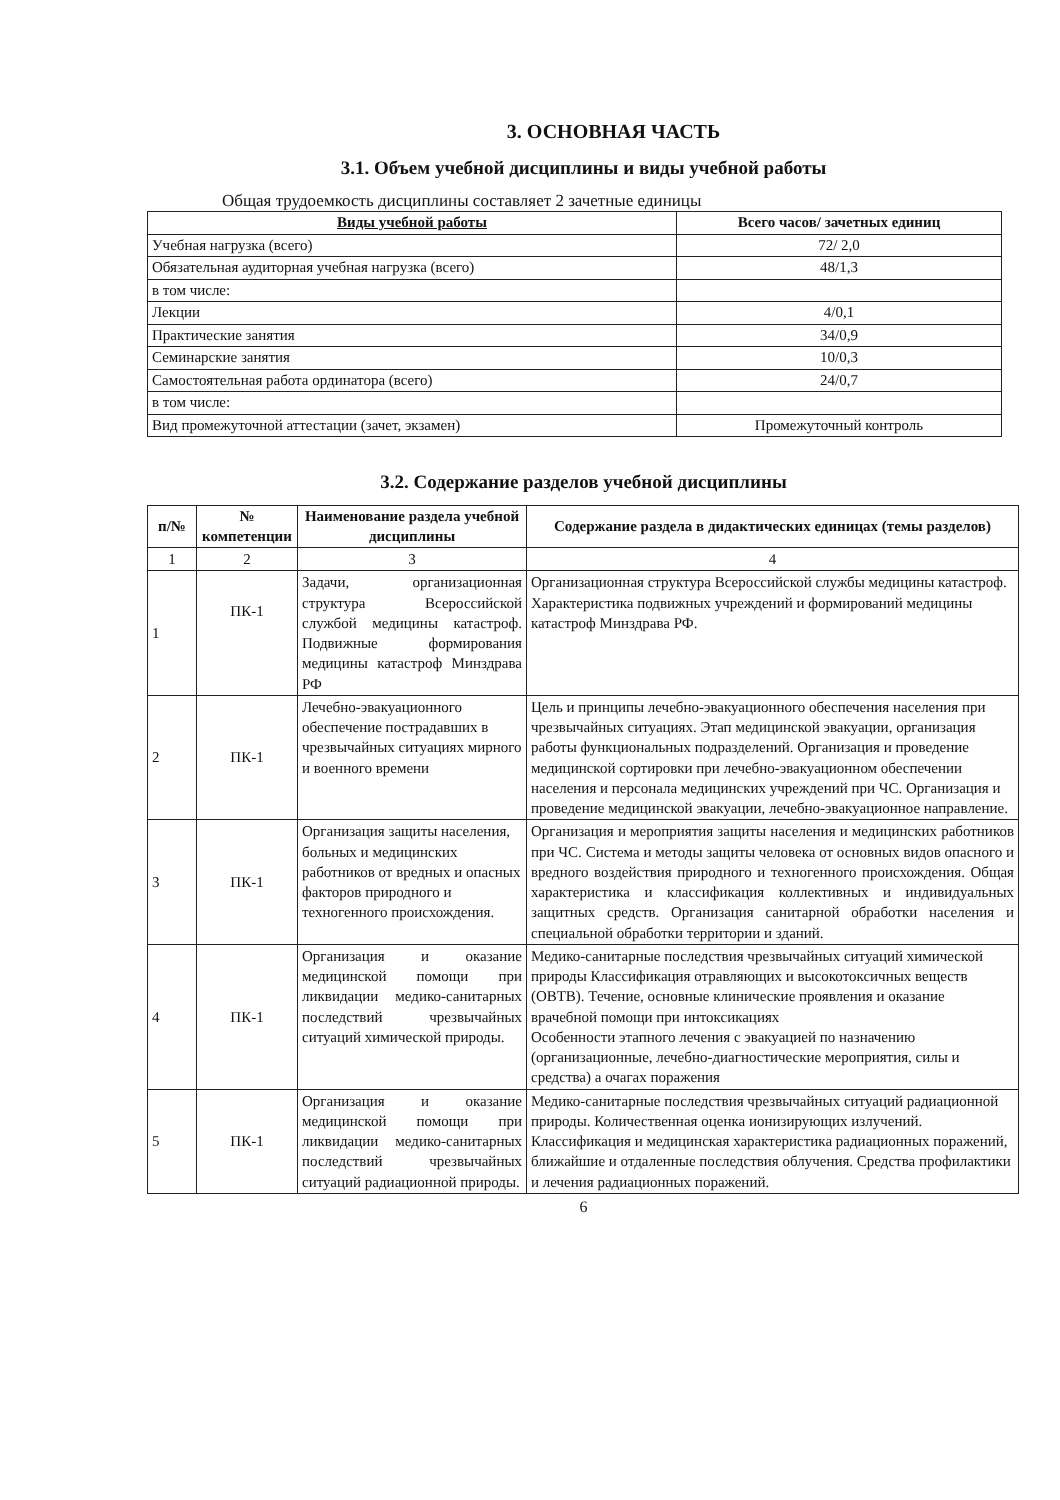3. ОСНОВНАЯ ЧАСТЬ
3.1. Объем учебной дисциплины и виды учебной работы
Общая трудоемкость дисциплины составляет 2 зачетные единицы
| Виды учебной работы | Всего часов/ зачетных единиц |
| --- | --- |
| Учебная нагрузка (всего) | 72/ 2,0 |
| Обязательная аудиторная учебная нагрузка (всего) | 48/1,3 |
| в том числе: | |
| Лекции | 4/0,1 |
| Практические занятия | 34/0,9 |
| Семинарские занятия | 10/0,3 |
| Самостоятельная работа ординатора (всего) | 24/0,7 |
| в том числе: | |
| Вид промежуточной аттестации (зачет, экзамен) | Промежуточный контроль |
3.2. Содержание разделов учебной дисциплины
| п/№ | № компетенции | Наименование раздела учебной дисциплины | Содержание раздела в дидактических единицах (темы разделов) |
| --- | --- | --- | --- |
| 1 | 2 | 3 | 4 |
| 1 | ПК-1 | Задачи, организационная структура Всероссийской службой медицины катастроф. Подвижные формирования медицины катастроф Минздрава РФ | Организационная структура Всероссийской службы медицины катастроф. Характеристика подвижных учреждений и формирований медицины катастроф Минздрава РФ. |
| 2 | ПК-1 | Лечебно-эвакуационного обеспечение пострадавших в чрезвычайных ситуациях мирного и военного времени | Цель и принципы лечебно-эвакуационного обеспечения населения при чрезвычайных ситуациях. Этап медицинской эвакуации, организация работы функциональных подразделений. Организация и проведение медицинской сортировки при лечебно-эвакуационном обеспечении населения и персонала медицинских учреждений при ЧС. Организация и проведение медицинской эвакуации, лечебно-эвакуационное направление. |
| 3 | ПК-1 | Организация защиты населения, больных и медицинских работников от вредных и опасных факторов природного и техногенного происхождения. | Организация и мероприятия защиты населения и медицинских работников при ЧС. Система и методы защиты человека от основных видов опасного и вредного воздействия природного и техногенного происхождения. Общая характеристика и классификация коллективных и индивидуальных защитных средств. Организация санитарной обработки населения и специальной обработки территории и зданий. |
| 4 | ПК-1 | Организация и оказание медицинской помощи при ликвидации медико-санитарных последствий чрезвычайных ситуаций химической природы. | Медико-санитарные последствия чрезвычайных ситуаций химической природы Классификация отравляющих и высокотоксичных веществ (ОВТВ). Течение, основные клинические проявления и оказание врачебной помощи при интоксикациях Особенности этапного лечения с эвакуацией по назначению (организационные, лечебно-диагностические мероприятия, силы и средства) а очагах поражения |
| 5 | ПК-1 | Организация и оказание медицинской помощи при ликвидации медико-санитарных последствий чрезвычайных ситуаций радиационной природы. | Медико-санитарные последствия чрезвычайных ситуаций радиационной природы. Количественная оценка ионизирующих излучений. Классификация и медицинская характеристика радиационных поражений, ближайшие и отдаленные последствия облучения. Средства профилактики и лечения радиационных поражений. |
6